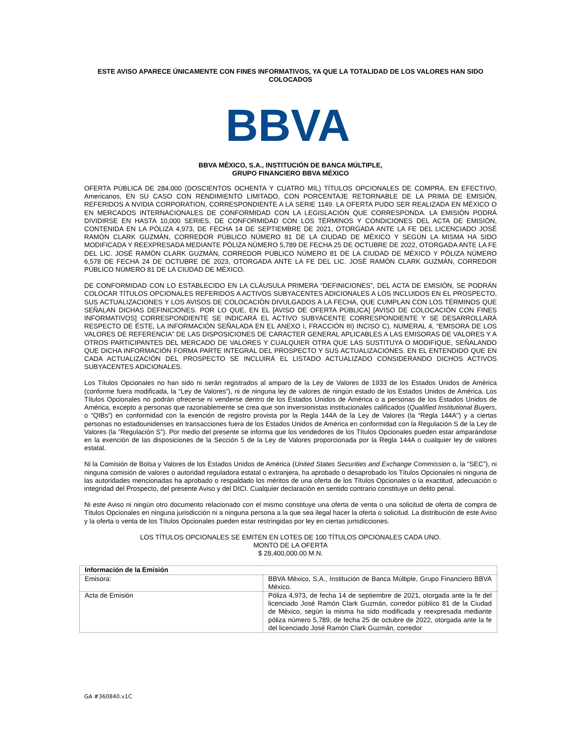ESTE AVISO APARECE ÚNICAMENTE CON FINES INFORMATIVOS, YA QUE LA TOTALIDAD DE LOS VALORES HAN SIDO COLOCADOS
BBVA
BBVA MÉXICO, S.A., INSTITUCIÓN DE BANCA MÚLTIPLE,
GRUPO FINANCIERO BBVA MÉXICO
OFERTA PÚBLICA DE 284,000 (DOSCIENTOS OCHENTA Y CUATRO MIL) TÍTULOS OPCIONALES DE COMPRA, EN EFECTIVO, Americanos, EN SU CASO CON RENDIMIENTO LIMITADO, CON PORCENTAJE RETORNABLE DE LA PRIMA DE EMISIÓN, REFERIDOS A NVIDIA CORPORATION, CORRESPONDIENTE A LA SERIE 1149. LA OFERTA PUDO SER REALIZADA EN MÉXICO O EN MERCADOS INTERNACIONALES DE CONFORMIDAD CON LA LEGISLACIÓN QUE CORRESPONDA. LA EMISIÓN PODRÁ DIVIDIRSE EN HASTA 10,000 SERIES, DE CONFORMIDAD CON LOS TÉRMINOS Y CONDICIONES DEL ACTA DE EMISIÓN, CONTENIDA EN LA PÓLIZA 4,973, DE FECHA 14 DE SEPTIEMBRE DE 2021, OTORGADA ANTE LA FE DEL LICENCIADO JOSÉ RAMÓN CLARK GUZMÁN, CORREDOR PÚBLICO NÚMERO 81 DE LA CIUDAD DE MÉXICO Y SEGÚN LA MISMA HA SIDO MODIFICADA Y REEXPRESADA MEDIANTE PÓLIZA NÚMERO 5,789 DE FECHA 25 DE OCTUBRE DE 2022, OTORGADA ANTE LA FE DEL LIC. JOSÉ RAMÓN CLARK GUZMÁN, CORREDOR PÚBLICO NÚMERO 81 DE LA CIUDAD DE MÉXICO Y PÓLIZA NÚMERO 6,578 DE FECHA 24 DE OCTUBRE DE 2023, OTORGADA ANTE LA FE DEL LIC. JOSÉ RAMÓN CLARK GUZMÁN, CORREDOR PÚBLICO NÚMERO 81 DE LA CIUDAD DE MÉXICO.
DE CONFORMIDAD CON LO ESTABLECIDO EN LA CLÁUSULA PRIMERA “DEFINICIONES”, DEL ACTA DE EMISIÓN, SE PODRÁN COLOCAR TÍTULOS OPCIONALES REFERIDOS A ACTIVOS SUBYACENTES ADICIONALES A LOS INCLUIDOS EN EL PROSPECTO, SUS ACTUALIZACIONES Y LOS AVISOS DE COLOCACIÓN DIVULGADOS A LA FECHA, QUE CUMPLAN CON LOS TÉRMINOS QUE SEÑALAN DICHAS DEFINICIONES. POR LO QUE, EN EL [AVISO DE OFERTA PÚBLICA] [AVISO DE COLOCACIÓN CON FINES INFORMATIVOS] CORRESPONDIENTE SE INDICARÁ EL ACTIVO SUBYACENTE CORRESPONDIENTE Y SE DESARROLLARÁ RESPECTO DE ÉSTE, LA INFORMACIÓN SEÑALADA EN EL ANEXO I, FRACCIÓN III) INCISO C), NUMERAL 4, “EMISORA DE LOS VALORES DE REFERENCIA” DE LAS DISPOSICIONES DE CARÁCTER GENERAL APLICABLES A LAS EMISORAS DE VALORES Y A OTROS PARTICIPANTES DEL MERCADO DE VALORES Y CUALQUIER OTRA QUE LAS SUSTITUYA O MODIFIQUE, SEÑALANDO QUE DICHA INFORMACIÓN FORMA PARTE INTEGRAL DEL PROSPECTO Y SUS ACTUALIZACIONES. EN EL ENTENDIDO QUE EN CADA ACTUALIZACIÓN DEL PROSPECTO SE INCLUIRÁ EL LISTADO ACTUALIZADO CONSIDERANDO DICHOS ACTIVOS SUBYACENTES ADICIONALES.
Los Títulos Opcionales no han sido ni serán registrados al amparo de la Ley de Valores de 1933 de los Estados Unidos de América (conforme fuera modificada, la “Ley de Valores”), ni de ninguna ley de valores de ningún estado de los Estados Unidos de América. Los Títulos Opcionales no podrán ofrecerse ni venderse dentro de los Estados Unidos de América o a personas de los Estados Unidos de América, excepto a personas que razonablemente se crea que son inversionistas institucionales calificados (Qualified Institutional Buyers, o “QIBs”) en conformidad con la exención de registro provista por la Regla 144A de la Ley de Valores (la “Regla 144A") y a ciertas personas no estadounidenses en transacciones fuera de los Estados Unidos de América en conformidad con la Regulación S de la Ley de Valores (la “Regulación S”). Por medio del presente se informa que los vendedores de los Títulos Opcionales pueden estar amparándose en la exención de las disposiciones de la Sección 5 de la Ley de Valores proporcionada por la Regla 144A o cualquier ley de valores estatal.
Ni la Comisión de Bolsa y Valores de los Estados Unidos de América (United States Securities and Exchange Commission o, la “SEC”), ni ninguna comisión de valores o autoridad reguladora estatal o extranjera, ha aprobado o desaprobado los Títulos Opcionales ni ninguna de las autoridades mencionadas ha aprobado o respaldado los méritos de una oferta de los Títulos Opcionales o la exactitud, adecuación o integridad del Prospecto, del presente Aviso y del DICI. Cualquier declaración en sentido contrario constituye un delito penal.
Ni este Aviso ni ningún otro documento relacionado con el mismo constituye una oferta de venta o una solicitud de oferta de compra de Títulos Opcionales en ninguna jurisdicción ni a ninguna persona a la que sea ilegal hacer la oferta o solicitud. La distribución de este Aviso y la oferta o venta de los Títulos Opcionales pueden estar restringidas por ley en ciertas jurisdicciones.
LOS TÍTULOS OPCIONALES SE EMITEN EN LOTES DE 100 TÍTULOS OPCIONALES CADA UNO.
MONTO DE LA OFERTA
$ 28,400,000.00 M.N.
| Información de la Emisión | |
| Emisora: | BBVA México, S.A., Institución de Banca Múltiple, Grupo Financiero BBVA México. |
| Acta de Emisión | Póliza 4,973, de fecha 14 de septiembre de 2021, otorgada ante la fe del licenciado José Ramón Clark Guzmán, corredor público 81 de la Ciudad de México, según la misma ha sido modificada y reexpresada mediante póliza número 5,789, de fecha 25 de octubre de 2022, otorgada ante la fe del licenciado José Ramón Clark Guzmán, corredor |
GA #360840.v1C